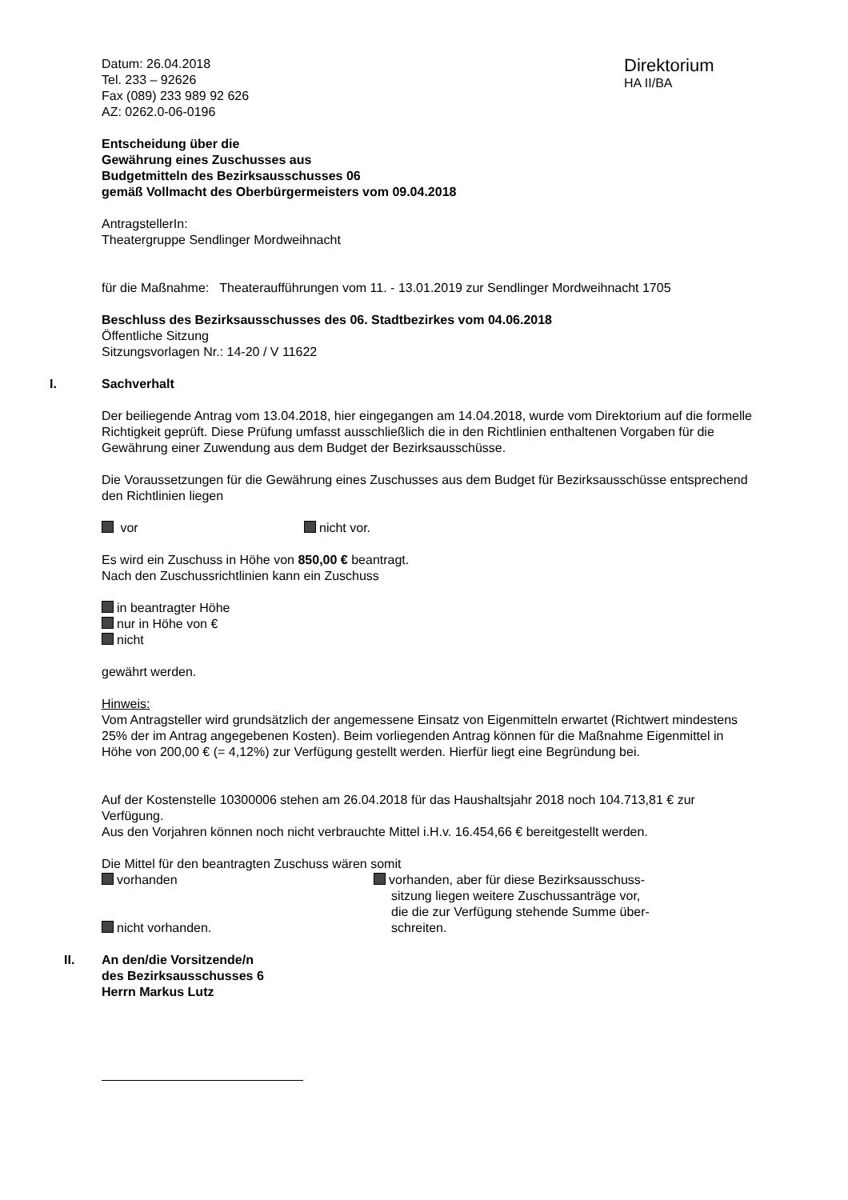Datum: 26.04.2018
Tel. 233 – 92626
Fax (089) 233 989 92 626
AZ: 0262.0-06-0196
Direktorium
HA II/BA
Entscheidung über die
Gewährung eines Zuschusses aus
Budgetmitteln des Bezirksausschusses 06
gemäß Vollmacht des Oberbürgermeisters vom 09.04.2018
AntragstellerIn:
Theatergruppe Sendlinger Mordweihnacht
für die Maßnahme: Theateraufführungen vom 11. - 13.01.2019 zur Sendlinger Mordweihnacht 1705
Beschluss des Bezirksausschusses des 06. Stadtbezirkes vom 04.06.2018
Öffentliche Sitzung
Sitzungsvorlagen Nr.: 14-20 / V 11622
I. Sachverhalt
Der beiliegende Antrag vom 13.04.2018, hier eingegangen am 14.04.2018, wurde vom Direktorium auf die formelle Richtigkeit geprüft. Diese Prüfung umfasst ausschließlich die in den Richtlinien enthaltenen Vorgaben für die Gewährung einer Zuwendung aus dem Budget der Bezirksausschüsse.
Die Voraussetzungen für die Gewährung eines Zuschusses aus dem Budget für Bezirksausschüsse entsprechend den Richtlinien liegen
vor nicht vor.
Es wird ein Zuschuss in Höhe von 850,00 € beantragt.
Nach den Zuschussrichtlinien kann ein Zuschuss
in beantragter Höhe
nur in Höhe von €
nicht
gewährt werden.
Hinweis:
Vom Antragsteller wird grundsätzlich der angemessene Einsatz von Eigenmitteln erwartet (Richtwert mindestens 25% der im Antrag angegebenen Kosten). Beim vorliegenden Antrag können für die Maßnahme Eigenmittel in Höhe von 200,00 € (= 4,12%) zur Verfügung gestellt werden. Hierfür liegt eine Begründung bei.
Auf der Kostenstelle 10300006 stehen am 26.04.2018 für das Haushaltsjahr 2018 noch 104.713,81 € zur Verfügung.
Aus den Vorjahren können noch nicht verbrauchte Mittel i.H.v. 16.454,66 € bereitgestellt werden.
Die Mittel für den beantragten Zuschuss wären somit
vorhanden
nicht vorhanden.
vorhanden, aber für diese Bezirksausschuss-
sitzung liegen weitere Zuschussanträge vor,
die die zur Verfügung stehende Summe über-
schreiten.
II. An den/die Vorsitzende/n
des Bezirksausschusses 6
Herrn Markus Lutz